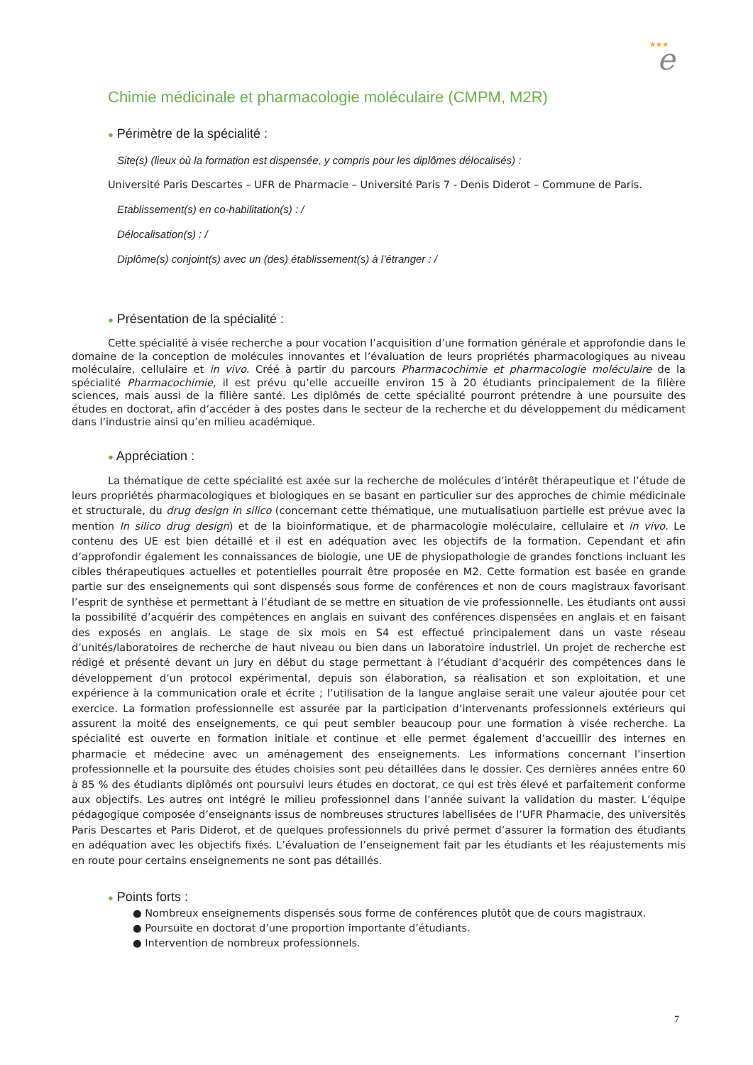★★★
e
Chimie médicinale et pharmacologie moléculaire (CMPM, M2R)
● Périmètre de la spécialité :
Site(s) (lieux où la formation est dispensée, y compris pour les diplômes délocalisés) :
Université Paris Descartes – UFR de Pharmacie – Université Paris 7 - Denis Diderot – Commune de Paris.
Etablissement(s) en co-habilitation(s) : /
Délocalisation(s) : /
Diplôme(s) conjoint(s) avec un (des) établissement(s) à l’étranger : /
● Présentation de la spécialité :
Cette spécialité à visée recherche a pour vocation l’acquisition d’une formation générale et approfondie dans le domaine de la conception de molécules innovantes et l’évaluation de leurs propriétés pharmacologiques au niveau moléculaire, cellulaire et in vivo. Créé à partir du parcours Pharmacochimie et pharmacologie moléculaire de la spécialité Pharmacochimie, il est prévu qu’elle accueille environ 15 à 20 étudiants principalement de la filière sciences, mais aussi de la filière santé. Les diplômés de cette spécialité pourront prétendre à une poursuite des études en doctorat, afin d’accéder à des postes dans le secteur de la recherche et du développement du médicament dans l’industrie ainsi qu’en milieu académique.
● Appréciation :
La thématique de cette spécialité est axée sur la recherche de molécules d’intérêt thérapeutique et l’étude de leurs propriétés pharmacologiques et biologiques en se basant en particulier sur des approches de chimie médicinale et structurale, du drug design in silico (concernant cette thématique, une mutualisatiuon partielle est prévue avec la mention In silico drug design) et de la bioinformatique, et de pharmacologie moléculaire, cellulaire et in vivo. Le contenu des UE est bien détaillé et il est en adéquation avec les objectifs de la formation. Cependant et afin d’approfondir également les connaissances de biologie, une UE de physiopathologie de grandes fonctions incluant les cibles thérapeutiques actuelles et potentielles pourrait être proposée en M2. Cette formation est basée en grande partie sur des enseignements qui sont dispensés sous forme de conférences et non de cours magistraux favorisant l’esprit de synthèse et permettant à l’étudiant de se mettre en situation de vie professionnelle. Les étudiants ont aussi la possibilité d’acquérir des compétences en anglais en suivant des conférences dispensées en anglais et en faisant des exposés en anglais. Le stage de six mois en S4 est effectué principalement dans un vaste réseau d’unités/laboratoires de recherche de haut niveau ou bien dans un laboratoire industriel. Un projet de recherche est rédigé et présenté devant un jury en début du stage permettant à l’étudiant d’acquérir des compétences dans le développement d’un protocol expérimental, depuis son élaboration, sa réalisation et son exploitation, et une expérience à la communication orale et écrite ; l’utilisation de la langue anglaise serait une valeur ajoutée pour cet exercice. La formation professionnelle est assurée par la participation d’intervenants professionnels extérieurs qui assurent la moité des enseignements, ce qui peut sembler beaucoup pour une formation à visée recherche. La spécialité est ouverte en formation initiale et continue et elle permet également d’accueillir des internes en pharmacie et médecine avec un aménagement des enseignements. Les informations concernant l’insertion professionnelle et la poursuite des études choisies sont peu détaillées dans le dossier. Ces dernières années entre 60 à 85 % des étudiants diplômés ont poursuivi leurs études en doctorat, ce qui est très élevé et parfaitement conforme aux objectifs. Les autres ont intégré le milieu professionnel dans l’année suivant la validation du master. L’équipe pédagogique composée d’enseignants issus de nombreuses structures labellisées de l’UFR Pharmacie, des universités Paris Descartes et Paris Diderot, et de quelques professionnels du privé permet d’assurer la formation des étudiants en adéquation avec les objectifs fixés. L’évaluation de l’enseignement fait par les étudiants et les réajustements mis en route pour certains enseignements ne sont pas détaillés.
● Points forts :
● Nombreux enseignements dispensés sous forme de conférences plutôt que de cours magistraux.
● Poursuite en doctorat d’une proportion importante d’étudiants.
● Intervention de nombreux professionnels.
7